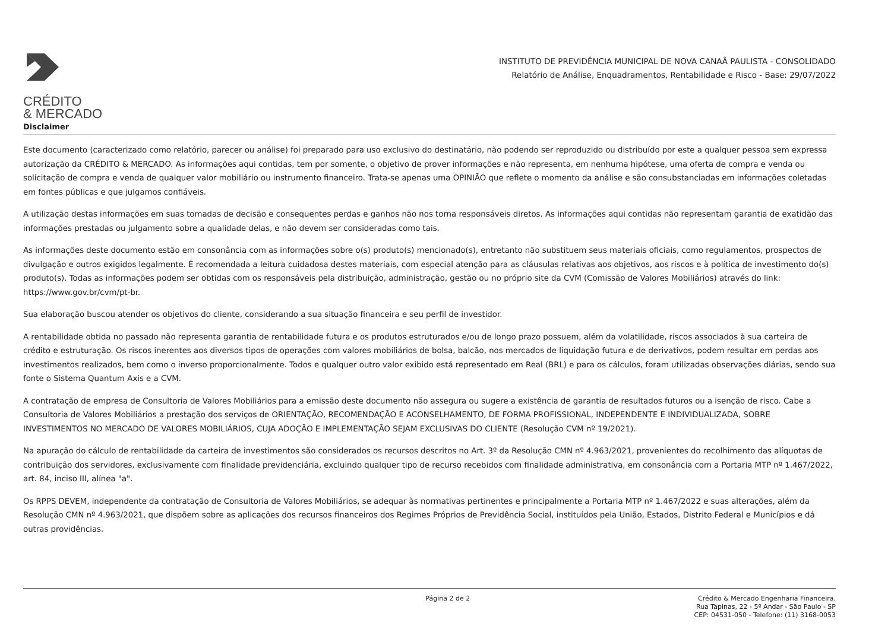CRÉDITO
& MERCADO
INSTITUTO DE PREVIDÊNCIA MUNICIPAL DE NOVA CANAÃ PAULISTA - CONSOLIDADO
Relatório de Análise, Enquadramentos, Rentabilidade e Risco - Base: 29/07/2022
Disclaimer
Este documento (caracterizado como relatório, parecer ou análise) foi preparado para uso exclusivo do destinatário, não podendo ser reproduzido ou distribuído por este a qualquer pessoa sem expressa autorização da CRÉDITO & MERCADO. As informações aqui contidas, tem por somente, o objetivo de prover informações e não representa, em nenhuma hipótese, uma oferta de compra e venda ou solicitação de compra e venda de qualquer valor mobiliário ou instrumento financeiro. Trata-se apenas uma OPINIÃO que reflete o momento da análise e são consubstanciadas em informações coletadas em fontes públicas e que julgamos confiáveis.
A utilização destas informações em suas tomadas de decisão e consequentes perdas e ganhos não nos torna responsáveis diretos. As informações aqui contidas não representam garantia de exatidão das informações prestadas ou julgamento sobre a qualidade delas, e não devem ser consideradas como tais.
As informações deste documento estão em consonância com as informações sobre o(s) produto(s) mencionado(s), entretanto não substituem seus materiais oficiais, como regulamentos, prospectos de divulgação e outros exigidos legalmente. É recomendada a leitura cuidadosa destes materiais, com especial atenção para as cláusulas relativas aos objetivos, aos riscos e à política de investimento do(s) produto(s). Todas as informações podem ser obtidas com os responsáveis pela distribuição, administração, gestão ou no próprio site da CVM (Comissão de Valores Mobiliários) através do link: https://www.gov.br/cvm/pt-br.
Sua elaboração buscou atender os objetivos do cliente, considerando a sua situação financeira e seu perfil de investidor.
A rentabilidade obtida no passado não representa garantia de rentabilidade futura e os produtos estruturados e/ou de longo prazo possuem, além da volatilidade, riscos associados à sua carteira de crédito e estruturação. Os riscos inerentes aos diversos tipos de operações com valores mobiliários de bolsa, balcão, nos mercados de liquidação futura e de derivativos, podem resultar em perdas aos investimentos realizados, bem como o inverso proporcionalmente. Todos e qualquer outro valor exibido está representado em Real (BRL) e para os cálculos, foram utilizadas observações diárias, sendo sua fonte o Sistema Quantum Axis e a CVM.
A contratação de empresa de Consultoria de Valores Mobiliários para a emissão deste documento não assegura ou sugere a existência de garantia de resultados futuros ou a isenção de risco. Cabe a Consultoria de Valores Mobiliários a prestação dos serviços de ORIENTAÇÃO, RECOMENDAÇÃO E ACONSELHAMENTO, DE FORMA PROFISSIONAL, INDEPENDENTE E INDIVIDUALIZADA, SOBRE INVESTIMENTOS NO MERCADO DE VALORES MOBILIÁRIOS, CUJA ADOÇÃO E IMPLEMENTAÇÃO SEJAM EXCLUSIVAS DO CLIENTE (Resolução CVM nº 19/2021).
Na apuração do cálculo de rentabilidade da carteira de investimentos são considerados os recursos descritos no Art. 3º da Resolução CMN nº 4.963/2021, provenientes do recolhimento das alíquotas de contribuição dos servidores, exclusivamente com finalidade previdenciária, excluindo qualquer tipo de recurso recebidos com finalidade administrativa, em consonância com a Portaria MTP nº 1.467/2022, art. 84, inciso III, alínea "a".
Os RPPS DEVEM, independente da contratação de Consultoria de Valores Mobiliários, se adequar às normativas pertinentes e principalmente a Portaria MTP nº 1.467/2022 e suas alterações, além da Resolução CMN nº 4.963/2021, que dispõem sobre as aplicações dos recursos financeiros dos Regimes Próprios de Previdência Social, instituídos pela União, Estados, Distrito Federal e Municípios e dá outras providências.
Página 2 de 2
Crédito & Mercado Engenharia Financeira.
Rua Tapinas, 22 - 5º Andar - São Paulo - SP
CEP: 04531-050 - Telefone: (11) 3168-0053